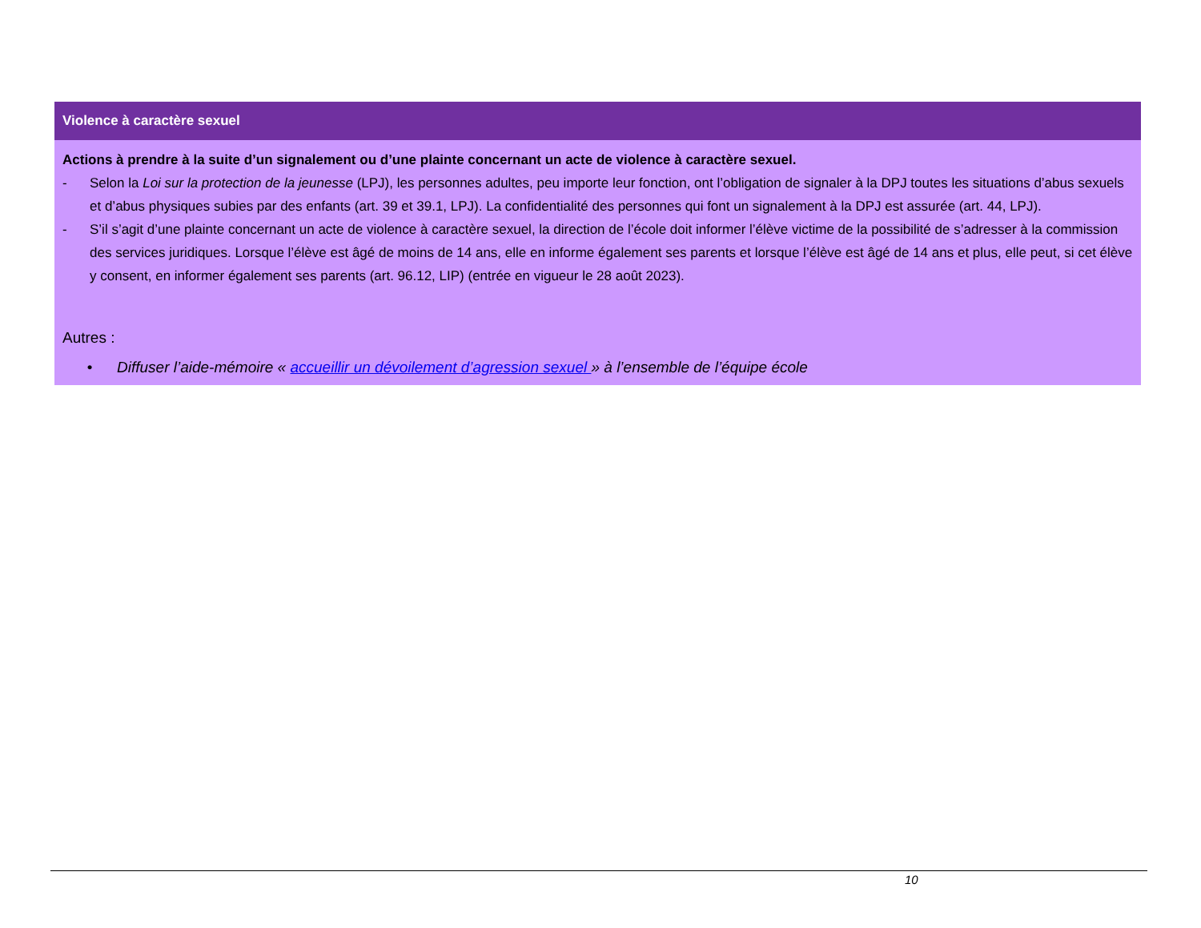| Violence à caractère sexuel |
| --- |
| Actions à prendre à la suite d’un signalement ou d’une plainte concernant un acte de violence à caractère sexuel. - Selon la Loi sur la protection de la jeunesse (LPJ), les personnes adultes, peu importe leur fonction, ont l’obligation de signaler à la DPJ toutes les situations d’abus sexuels et d’abus physiques subies par des enfants (art. 39 et 39.1, LPJ). La confidentialité des personnes qui font un signalement à la DPJ est assurée (art. 44, LPJ). - S’il s’agit d’une plainte concernant un acte de violence à caractère sexuel, la direction de l’école doit informer l’élève victime de la possibilité de s’adresser à la commission des services juridiques. Lorsque l’élève est âgé de moins de 14 ans, elle en informe également ses parents et lorsque l’élève est âgé de 14 ans et plus, elle peut, si cet élève y consent, en informer également ses parents (art. 96.12, LIP) (entrée en vigueur le 28 août 2023). Autres : • Diffuser l’aide-mémoire « accueillir un dévoilement d’agression sexuel » à l’ensemble de l’équipe école |
10